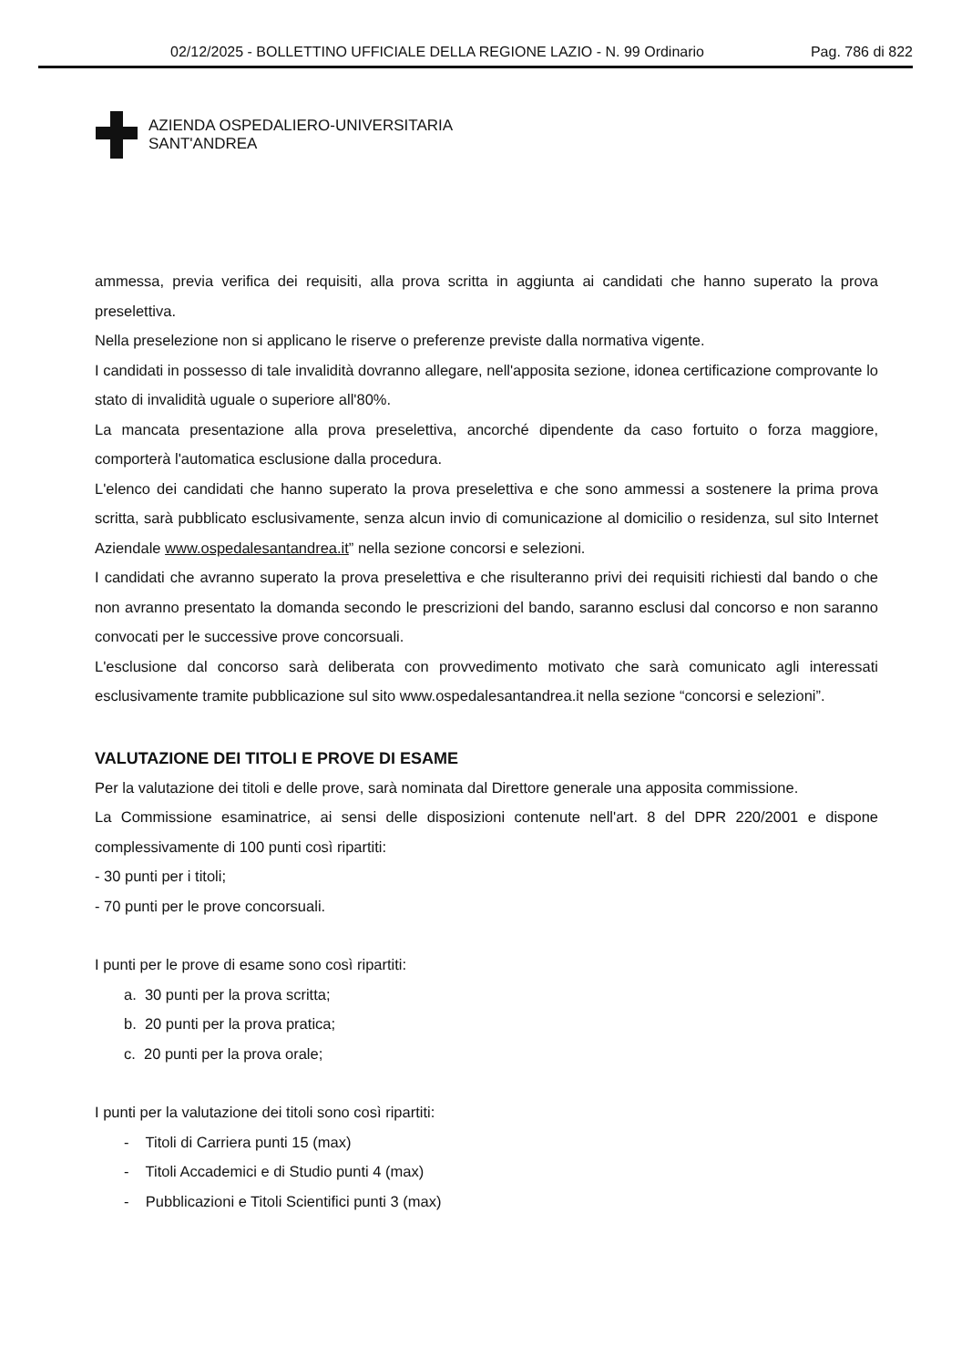02/12/2025 - BOLLETTINO UFFICIALE DELLA REGIONE LAZIO - N. 99 Ordinario Pag. 786 di 822
AZIENDA OSPEDALIERO-UNIVERSITARIA
SANT'ANDREA
ammessa, previa verifica dei requisiti, alla prova scritta in aggiunta ai candidati che hanno superato la prova preselettiva.
Nella preselezione non si applicano le riserve o preferenze previste dalla normativa vigente.
I candidati in possesso di tale invalidità dovranno allegare, nell'apposita sezione, idonea certificazione comprovante lo stato di invalidità uguale o superiore all'80%.
La mancata presentazione alla prova preselettiva, ancorché dipendente da caso fortuito o forza maggiore, comporterà l'automatica esclusione dalla procedura.
L'elenco dei candidati che hanno superato la prova preselettiva e che sono ammessi a sostenere la prima prova scritta, sarà pubblicato esclusivamente, senza alcun invio di comunicazione al domicilio o residenza, sul sito Internet Aziendale www.ospedalesantandrea.it” nella sezione concorsi e selezioni.
I candidati che avranno superato la prova preselettiva e che risulteranno privi dei requisiti richiesti dal bando o che non avranno presentato la domanda secondo le prescrizioni del bando, saranno esclusi dal concorso e non saranno convocati per le successive prove concorsuali.
L'esclusione dal concorso sarà deliberata con provvedimento motivato che sarà comunicato agli interessati esclusivamente tramite pubblicazione sul sito www.ospedalesantandrea.it nella sezione “concorsi e selezioni”.
VALUTAZIONE DEI TITOLI E PROVE DI ESAME
Per la valutazione dei titoli e delle prove, sarà nominata dal Direttore generale una apposita commissione.
La Commissione esaminatrice, ai sensi delle disposizioni contenute nell'art. 8 del DPR 220/2001 e dispone complessivamente di 100 punti così ripartiti:
- 30 punti per i titoli;
- 70 punti per le prove concorsuali.
I punti per le prove di esame sono così ripartiti:
a. 30 punti per la prova scritta;
b. 20 punti per la prova pratica;
c. 20 punti per la prova orale;
I punti per la valutazione dei titoli sono così ripartiti:
- Titoli di Carriera punti 15 (max)
- Titoli Accademici e di Studio punti 4 (max)
- Pubblicazioni e Titoli Scientifici punti 3 (max)